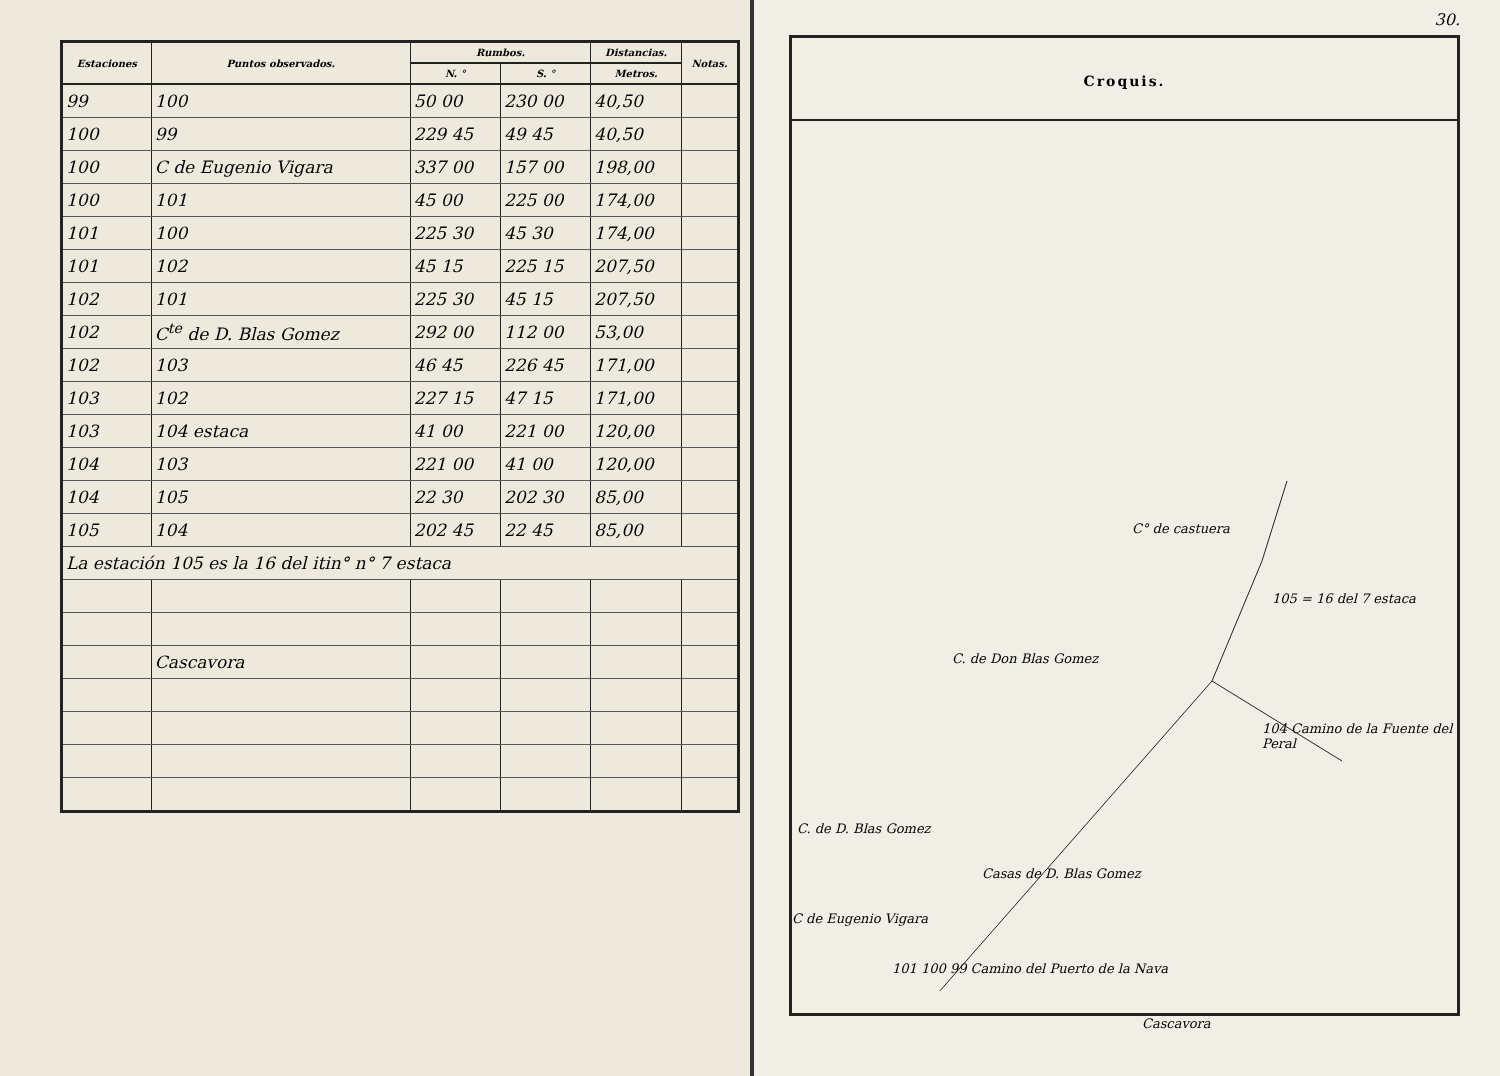| Estaciones | Puntos observados. | Rumbos. | | Distancias. | Notas. |
| --- | --- | --- | --- | --- | --- |
| | | N. ° | S. ° | Metros. | |
| 99 | 100 | 50 00 | 230 00 | 40,50 | |
| 100 | 99 | 229 45 | 49 45 | 40,50 | |
| 100 | C de Eugenio Vigara | 337 00 | 157 00 | 198,00 | |
| 100 | 101 | 45 00 | 225 00 | 174,00 | |
| 101 | 100 | 225 30 | 45 30 | 174,00 | |
| 101 | 102 | 45 15 | 225 15 | 207,50 | |
| 102 | 101 | 225 30 | 45 15 | 207,50 | |
| 102 | C<sup>te</sup> de D. Blas Gomez | 292 00 | 112 00 | 53,00 | |
| 102 | 103 | 46 45 | 226 45 | 171,00 | |
| 103 | 102 | 227 15 | 47 15 | 171,00 | |
| 103 | 104 estaca | 41 00 | 221 00 | 120,00 | |
| 104 | 103 | 221 00 | 41 00 | 120,00 | |
| 104 | 105 | 22 30 | 202 30 | 85,00 | |
| 105 | 104 | 202 45 | 22 45 | 85,00 | |
| La estación 105 es la 16 del itin° n° 7 estaca | | | | | |
| | Cascavora | | | | |
30.
Croquis.
C° de castuera
105 = 16 del 7 estaca
C. de Don Blas Gomez
104 Camino de la Fuente del Peral
C. de D. Blas Gomez
Casas de D. Blas Gomez
C de Eugenio Vigara
101 100 99 Camino del Puerto de la Nava
Cascavora